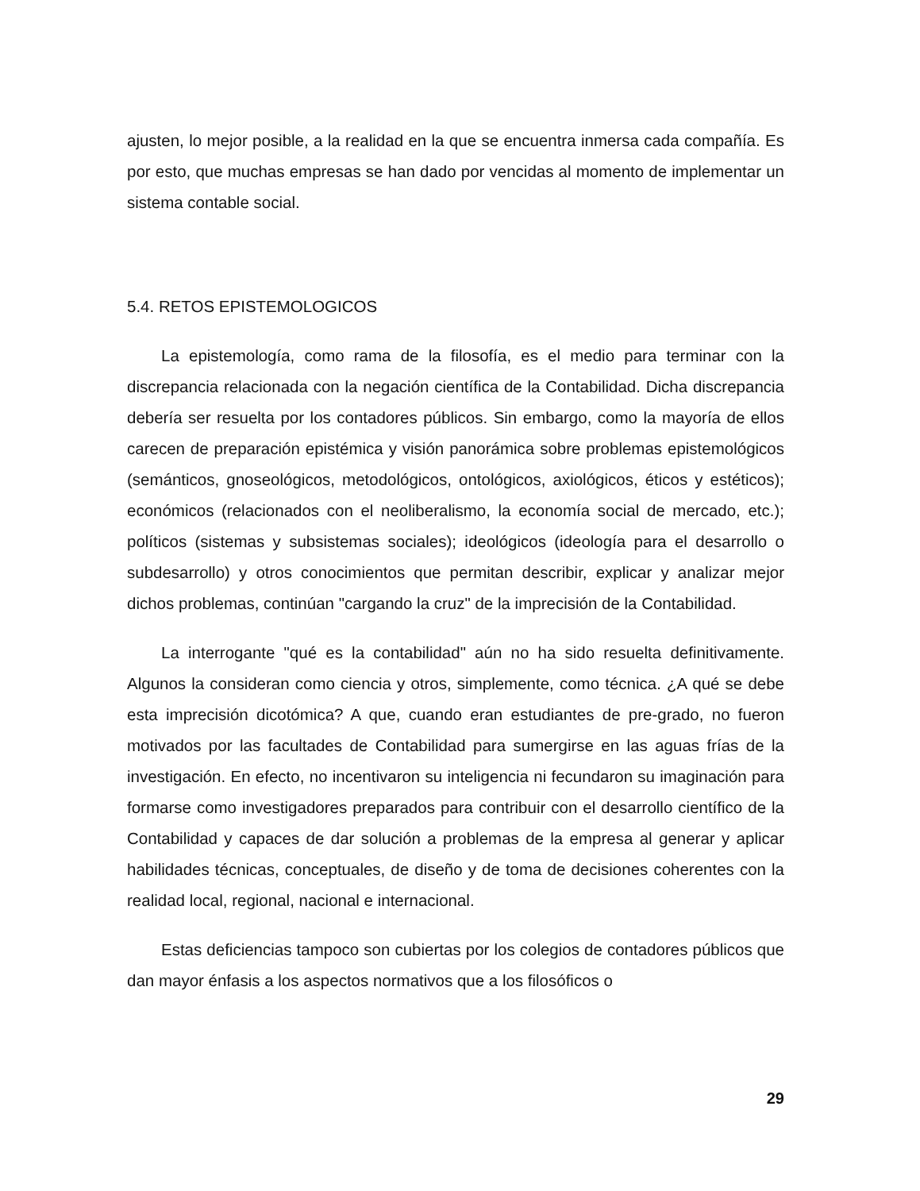ajusten, lo mejor posible, a la realidad en la que se encuentra inmersa cada compañía. Es por esto, que muchas empresas se han dado por vencidas al momento de implementar un sistema contable social.
5.4. RETOS EPISTEMOLOGICOS
La epistemología, como rama de la filosofía, es el medio para terminar con la discrepancia relacionada con la negación científica de la Contabilidad. Dicha discrepancia debería ser resuelta por los contadores públicos. Sin embargo, como la mayoría de ellos carecen de preparación epistémica y visión panorámica sobre problemas epistemológicos (semánticos, gnoseológicos, metodológicos, ontológicos, axiológicos, éticos y estéticos); económicos (relacionados con el neoliberalismo, la economía social de mercado, etc.); políticos (sistemas y subsistemas sociales); ideológicos (ideología para el desarrollo o subdesarrollo) y otros conocimientos que permitan describir, explicar y analizar mejor dichos problemas, continúan "cargando la cruz" de la imprecisión de la Contabilidad.
La interrogante "qué es la contabilidad" aún no ha sido resuelta definitivamente. Algunos la consideran como ciencia y otros, simplemente, como técnica. ¿A qué se debe esta imprecisión dicotómica? A que, cuando eran estudiantes de pre-grado, no fueron motivados por las facultades de Contabilidad para sumergirse en las aguas frías de la investigación. En efecto, no incentivaron su inteligencia ni fecundaron su imaginación para formarse como investigadores preparados para contribuir con el desarrollo científico de la Contabilidad y capaces de dar solución a problemas de la empresa al generar y aplicar habilidades técnicas, conceptuales, de diseño y de toma de decisiones coherentes con la realidad local, regional, nacional e internacional.
Estas deficiencias tampoco son cubiertas por los colegios de contadores públicos que dan mayor énfasis a los aspectos normativos que a los filosóficos o
29